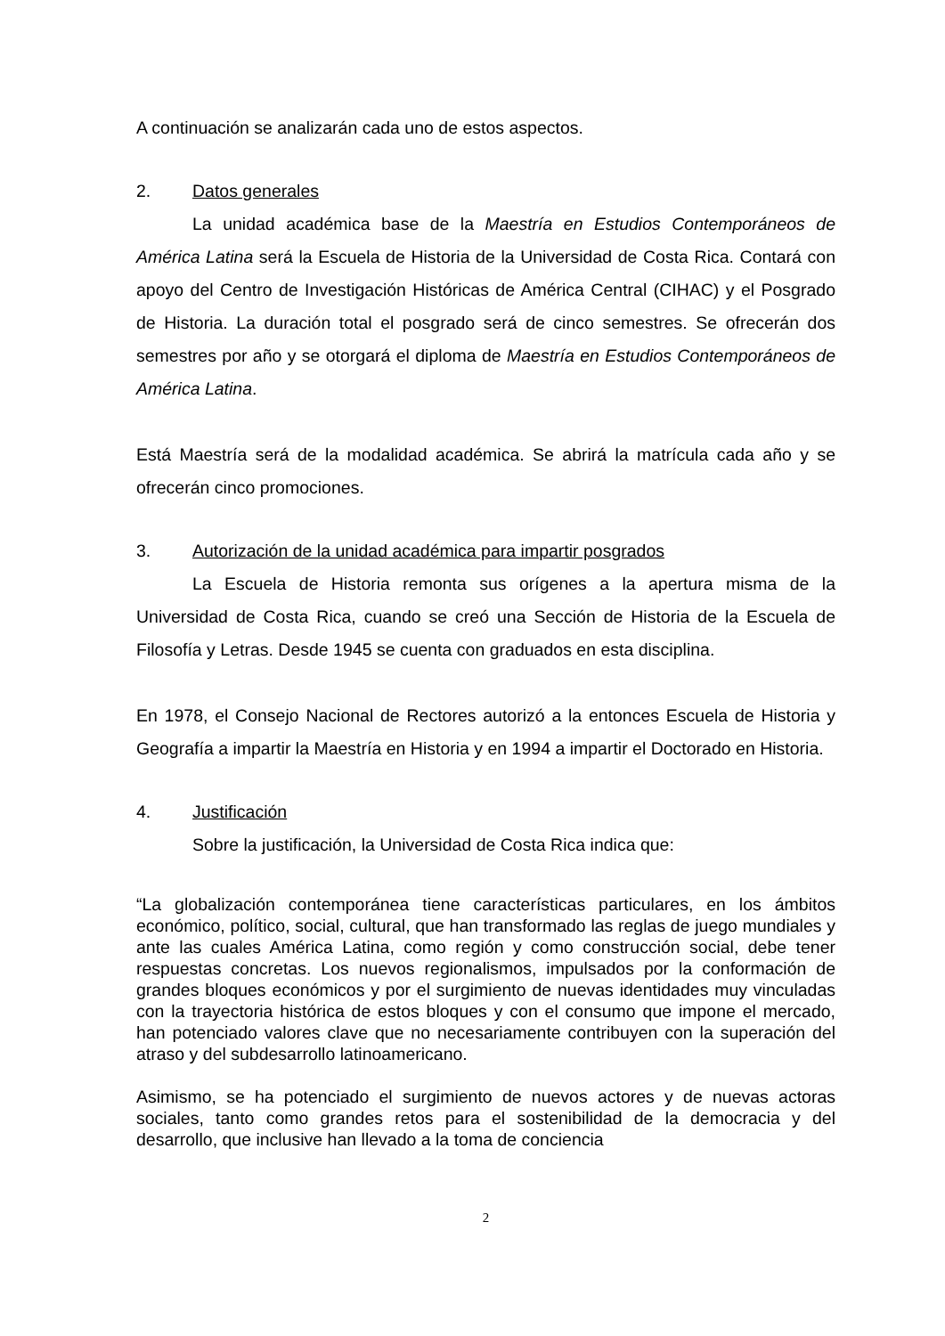A continuación se analizarán cada uno de estos aspectos.
2. Datos generales
La unidad académica base de la Maestría en Estudios Contemporáneos de América Latina será la Escuela de Historia de la Universidad de Costa Rica. Contará con apoyo del Centro de Investigación Históricas de América Central (CIHAC) y el Posgrado de Historia. La duración total el posgrado será de cinco semestres. Se ofrecerán dos semestres por año y se otorgará el diploma de Maestría en Estudios Contemporáneos de América Latina.
Está Maestría será de la modalidad académica. Se abrirá la matrícula cada año y se ofrecerán cinco promociones.
3. Autorización de la unidad académica para impartir posgrados
La Escuela de Historia remonta sus orígenes a la apertura misma de la Universidad de Costa Rica, cuando se creó una Sección de Historia de la Escuela de Filosofía y Letras. Desde 1945 se cuenta con graduados en esta disciplina.
En 1978, el Consejo Nacional de Rectores autorizó a la entonces Escuela de Historia y Geografía a impartir la Maestría en Historia y en 1994 a impartir el Doctorado en Historia.
4. Justificación
Sobre la justificación, la Universidad de Costa Rica indica que:
“La globalización contemporánea tiene características particulares, en los ámbitos económico, político, social, cultural, que han transformado las reglas de juego mundiales y ante las cuales América Latina, como región y como construcción social, debe tener respuestas concretas. Los nuevos regionalismos, impulsados por la conformación de grandes bloques económicos y por el surgimiento de nuevas identidades muy vinculadas con la trayectoria histórica de estos bloques y con el consumo que impone el mercado, han potenciado valores clave que no necesariamente contribuyen con la superación del atraso y del subdesarrollo latinoamericano.
Asimismo, se ha potenciado el surgimiento de nuevos actores y de nuevas actoras sociales, tanto como grandes retos para el sostenibilidad de la democracia y del desarrollo, que inclusive han llevado a la toma de conciencia
2